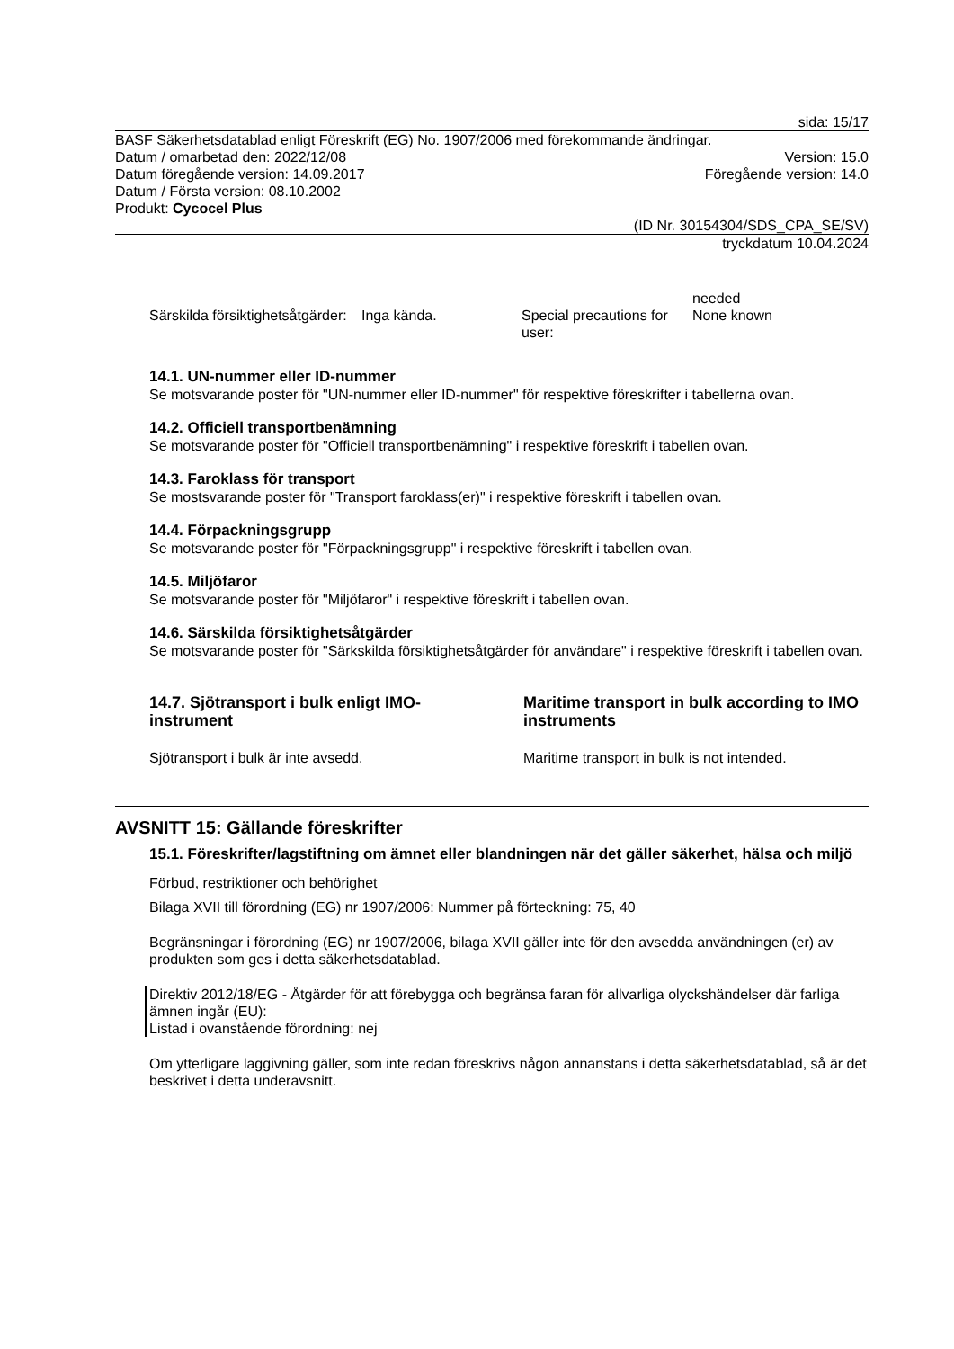sida: 15/17
BASF Säkerhetsdatablad enligt Föreskrift (EG) No. 1907/2006 med förekommande ändringar.
Datum / omarbetad den: 2022/12/08 Version: 15.0
Datum föregående version: 14.09.2017 Föregående version: 14.0
Datum / Första version: 08.10.2002
Produkt: Cycocel Plus
(ID Nr. 30154304/SDS_CPA_SE/SV)
tryckdatum 10.04.2024
| | | | needed |
| Särskilda försiktighetsåtgärder: | Inga kända. | Special precautions for user: | None known |
14.1. UN-nummer eller ID-nummer
Se motsvarande poster för "UN-nummer eller ID-nummer" för respektive föreskrifter i tabellerna ovan.
14.2. Officiell transportbenämning
Se motsvarande poster för "Officiell transportbenämning" i respektive föreskrift i tabellen ovan.
14.3. Faroklass för transport
Se mostsvarande poster för "Transport faroklass(er)" i respektive föreskrift i tabellen ovan.
14.4. Förpackningsgrupp
Se motsvarande poster för "Förpackningsgrupp" i respektive föreskrift i tabellen ovan.
14.5. Miljöfaror
Se motsvarande poster för "Miljöfaror" i respektive föreskrift i tabellen ovan.
14.6. Särskilda försiktighetsåtgärder
Se motsvarande poster för "Särkskilda försiktighetsåtgärder för användare" i respektive föreskrift i tabellen ovan.
| 14.7. Sjötransport i bulk enligt IMO-instrument | Maritime transport in bulk according to IMO instruments |
| Sjötransport i bulk är inte avsedd. | Maritime transport in bulk is not intended. |
AVSNITT 15: Gällande föreskrifter
15.1. Föreskrifter/lagstiftning om ämnet eller blandningen när det gäller säkerhet, hälsa och miljö
Förbud, restriktioner och behörighet
Bilaga XVII till förordning (EG) nr 1907/2006: Nummer på förteckning: 75, 40
Begränsningar i förordning (EG) nr 1907/2006, bilaga XVII gäller inte för den avsedda användningen (er) av produkten som ges i detta säkerhetsdatablad.
Direktiv 2012/18/EG - Åtgärder för att förebygga och begränsa faran för allvarliga olyckshändelser där farliga ämnen ingår (EU):
Listad i ovanstående förordning: nej
Om ytterligare laggivning gäller, som inte redan föreskrivs någon annanstans i detta säkerhetsdatablad, så är det beskrivet i detta underavsnitt.